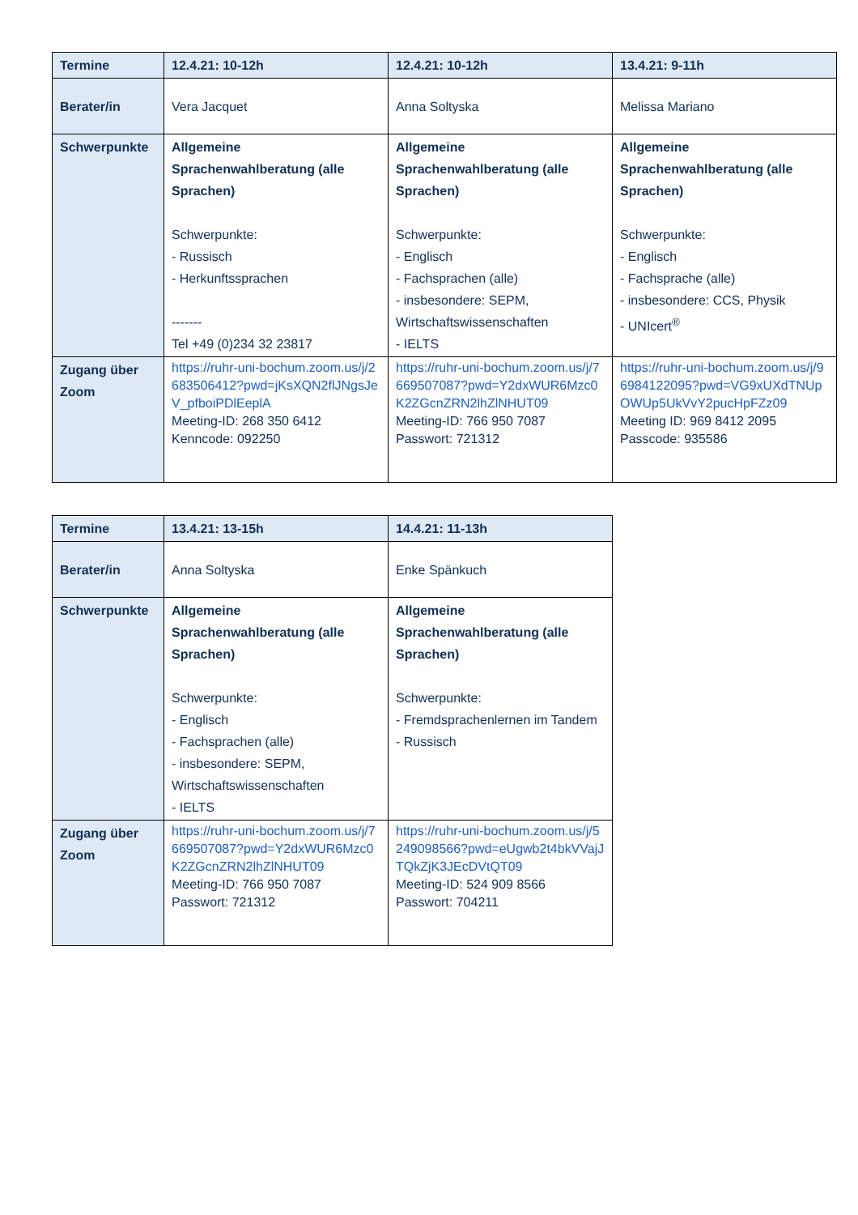| Termine | 12.4.21: 10-12h | 12.4.21: 10-12h | 13.4.21: 9-11h |
| --- | --- | --- | --- |
| Berater/in | Vera Jacquet | Anna Soltyska | Melissa Mariano |
| Schwerpunkte | Allgemeine Sprachenwahlberatung (alle Sprachen) Schwerpunkte: - Russisch - Herkunftssprachen ------- Tel +49 (0)234 32 23817 | Allgemeine Sprachenwahlberatung (alle Sprachen) Schwerpunkte: - Englisch - Fachsprachen (alle) - insbesondere: SEPM, Wirtschaftswissenschaften - IELTS | Allgemeine Sprachenwahlberatung (alle Sprachen) Schwerpunkte: - Englisch - Fachsprache (alle) - insbesondere: CCS, Physik - UNIcert<sup>®</sup> |
| Zugang über Zoom | https://ruhr-uni-bochum.zoom.us/j/2683506412?pwd=jKsXQN2flJNgsJeV_pfboiPDlEeplA Meeting-ID: 268 350 6412 Kenncode: 092250 | https://ruhr-uni-bochum.zoom.us/j/7669507087?pwd=Y2dxWUR6Mzc0K2ZGcnZRN2lhZlNHUT09 Meeting-ID: 766 950 7087 Passwort: 721312 | https://ruhr-uni-bochum.zoom.us/j/96984122095?pwd=VG9xUXdTNUpOWUp5UkVvY2pucHpFZz09 Meeting ID: 969 8412 2095 Passcode: 935586 |
| Termine | 13.4.21: 13-15h | 14.4.21: 11-13h |
| --- | --- | --- |
| Berater/in | Anna Soltyska | Enke Spänkuch |
| Schwerpunkte | Allgemeine Sprachenwahlberatung (alle Sprachen) Schwerpunkte: - Englisch - Fachsprachen (alle) - insbesondere: SEPM, Wirtschaftswissenschaften - IELTS | Allgemeine Sprachenwahlberatung (alle Sprachen) Schwerpunkte: - Fremdsprachenlernen im Tandem - Russisch |
| Zugang über Zoom | https://ruhr-uni-bochum.zoom.us/j/7669507087?pwd=Y2dxWUR6Mzc0K2ZGcnZRN2lhZlNHUT09 Meeting-ID: 766 950 7087 Passwort: 721312 | https://ruhr-uni-bochum.zoom.us/j/5249098566?pwd=eUgwb2t4bkVVajJTQkZjK3JEcDVtQT09 Meeting-ID: 524 909 8566 Passwort: 704211 |